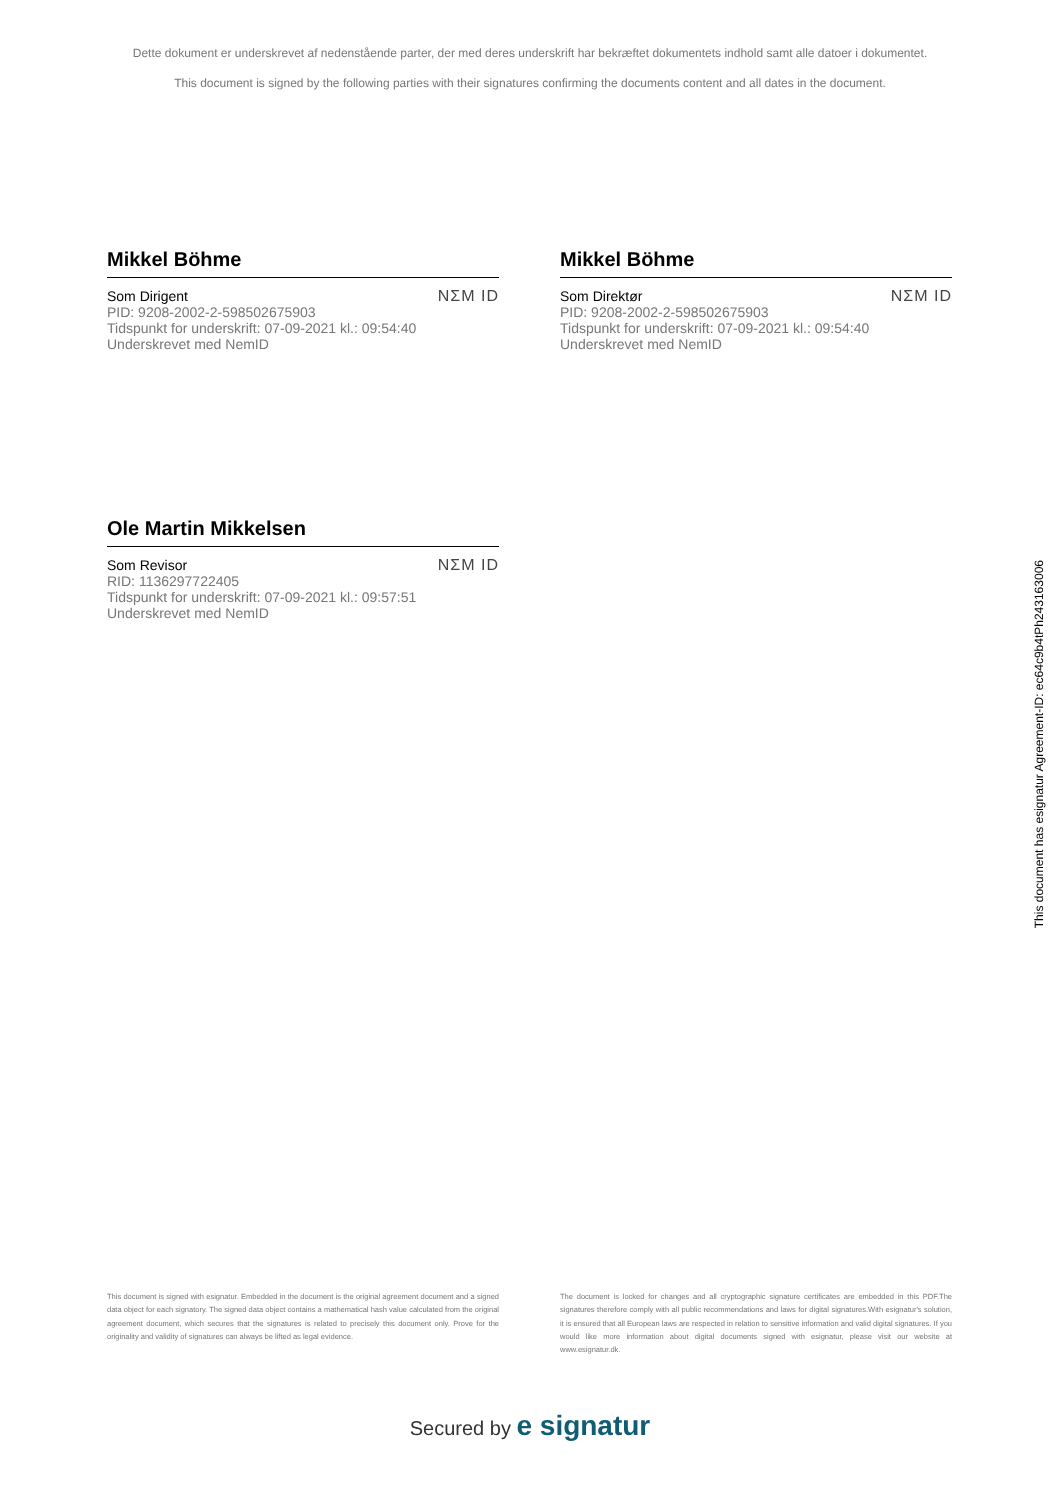Dette dokument er underskrevet af nedenstående parter, der med deres underskrift har bekræftet dokumentets indhold samt alle datoer i dokumentet.
This document is signed by the following parties with their signatures confirming the documents content and all dates in the document.
Mikkel Böhme
Som Dirigent
PID: 9208-2002-2-598502675903
Tidspunkt for underskrift: 07-09-2021 kl.: 09:54:40
Underskrevet med NemID
NΣM ID
Mikkel Böhme
Som Direktør
PID: 9208-2002-2-598502675903
Tidspunkt for underskrift: 07-09-2021 kl.: 09:54:40
Underskrevet med NemID
NΣM ID
Ole Martin Mikkelsen
Som Revisor
RID: 1136297722405
Tidspunkt for underskrift: 07-09-2021 kl.: 09:57:51
Underskrevet med NemID
NΣM ID
This document has esignatur Agreement-ID: ec64c9b4tPh243163006
This document is signed with esignatur. Embedded in the document is the original agreement document and a signed data object for each signatory. The signed data object contains a mathematical hash value calculated from the original agreement document, which secures that the signatures is related to precisely this document only. Prove for the originality and validity of signatures can always be lifted as legal evidence.
The document is locked for changes and all cryptographic signature certificates are embedded in this PDF.The signatures therefore comply with all public recommendations and laws for digital signatures.With esignatur's solution, it is ensured that all European laws are respected in relation to sensitive information and valid digital signatures. If you would like more information about digital documents signed with esignatur, please visit our website at www.esignatur.dk.
Secured by e signatur